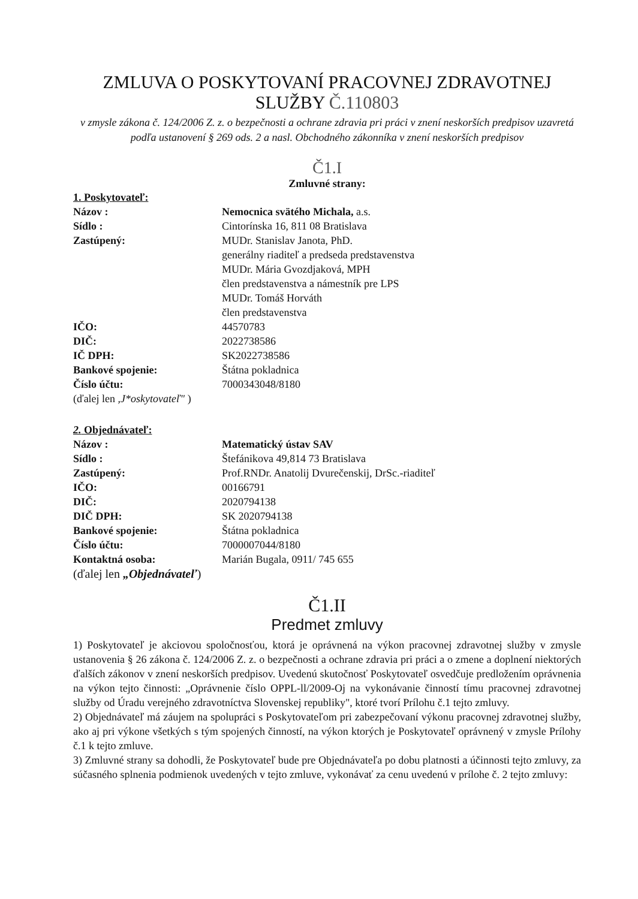ZMLUVA O POSKYTOVANÍ PRACOVNEJ ZDRAVOTNEJ
SLUŽBY Č.110803
v zmysle zákona č. 124/2006 Z. z. o bezpečnosti a ochrane zdravia pri práci v znení neskorších predpisov uzavretá podľa ustanovení § 269 ods. 2 a nasl. Obchodného zákonníka v znení neskorších predpisov
Č1.I
Zmluvné strany:
1. Poskytovateľ:
Názov : Nemocnica svätého Michala, a.s.
Sídlo : Cintorínska 16, 811 08 Bratislava
Zastúpený: MUDr. Stanislav Janota, PhD.
generálny riaditeľ a predseda predstavenstva
MUDr. Mária Gvozdjaková, MPH
člen predstavenstva a námestník pre LPS
MUDr. Tomáš Horváth
člen predstavenstva
IČO: 44570783
DIČ: 2022738586
IČ DPH: SK2022738586
Bankové spojenie: Štátna pokladnica
Číslo účtu: 7000343048/8180
(ďalej len ,J*oskytovateľ" )
2. Objednávateľ:
Názov : Matematický ústav SAV
Sídlo : Štefánikova 49,814 73 Bratislava
Zastúpený: Prof.RNDr. Anatolij Dvurečenskij, DrSc.-riaditeľ
IČO: 00166791
DIČ: 2020794138
DIČ DPH: SK 2020794138
Bankové spojenie: Štátna pokladnica
Číslo účtu: 7000007044/8180
Kontaktná osoba: Marián Bugala, 0911/ 745 655
(ďalej len „Objednávateľ)
Č1.II
Predmet zmluvy
1) Poskytovateľ je akciovou spoločnosťou, ktorá je oprávnená na výkon pracovnej zdravotnej služby v zmysle ustanovenia § 26 zákona č. 124/2006 Z. z. o bezpečnosti a ochrane zdravia pri práci a o zmene a doplnení niektorých ďalších zákonov v znení neskorších predpisov. Uvedenú skutočnosť Poskytovateľ osvedčuje predložením oprávnenia na výkon tejto činnosti: „Oprávnenie číslo OPPL-ll/2009-Oj na vykonávanie činností tímu pracovnej zdravotnej služby od Úradu verejného zdravotníctva Slovenskej republiky", ktoré tvorí Prílohu č.1 tejto zmluvy.
2) Objednávateľ má záujem na spolupráci s Poskytovateľom pri zabezpečovaní výkonu pracovnej zdravotnej služby, ako aj pri výkone všetkých s tým spojených činností, na výkon ktorých je Poskytovateľ oprávnený v zmysle Prílohy č.1 k tejto zmluve.
3) Zmluvné strany sa dohodli, že Poskytovateľ bude pre Objednávateľa po dobu platnosti a účinnosti tejto zmluvy, za súčasného splnenia podmienok uvedených v tejto zmluve, vykonávať za cenu uvedenú v prílohe č. 2 tejto zmluvy: